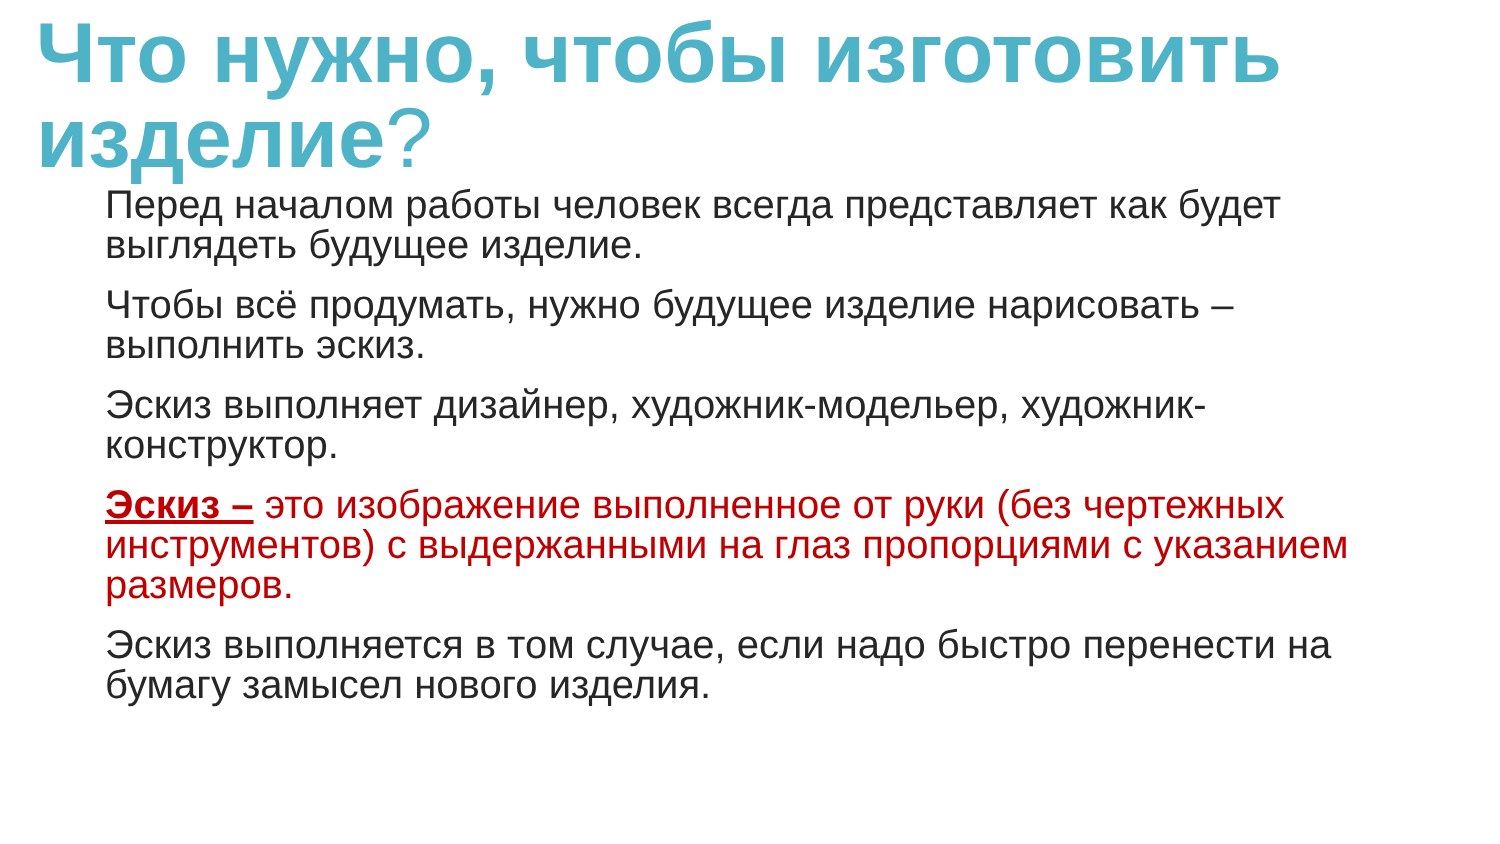Что нужно, чтобы изготовить изделие?
Перед началом работы человек всегда представляет как будет выглядеть будущее изделие.
Чтобы всё продумать, нужно будущее изделие нарисовать – выполнить эскиз.
Эскиз выполняет дизайнер, художник-модельер, художник-конструктор.
Эскиз – это изображение выполненное от руки (без чертежных инструментов) с выдержанными на глаз пропорциями с указанием размеров.
Эскиз выполняется в том случае, если надо быстро перенести на бумагу замысел нового изделия.